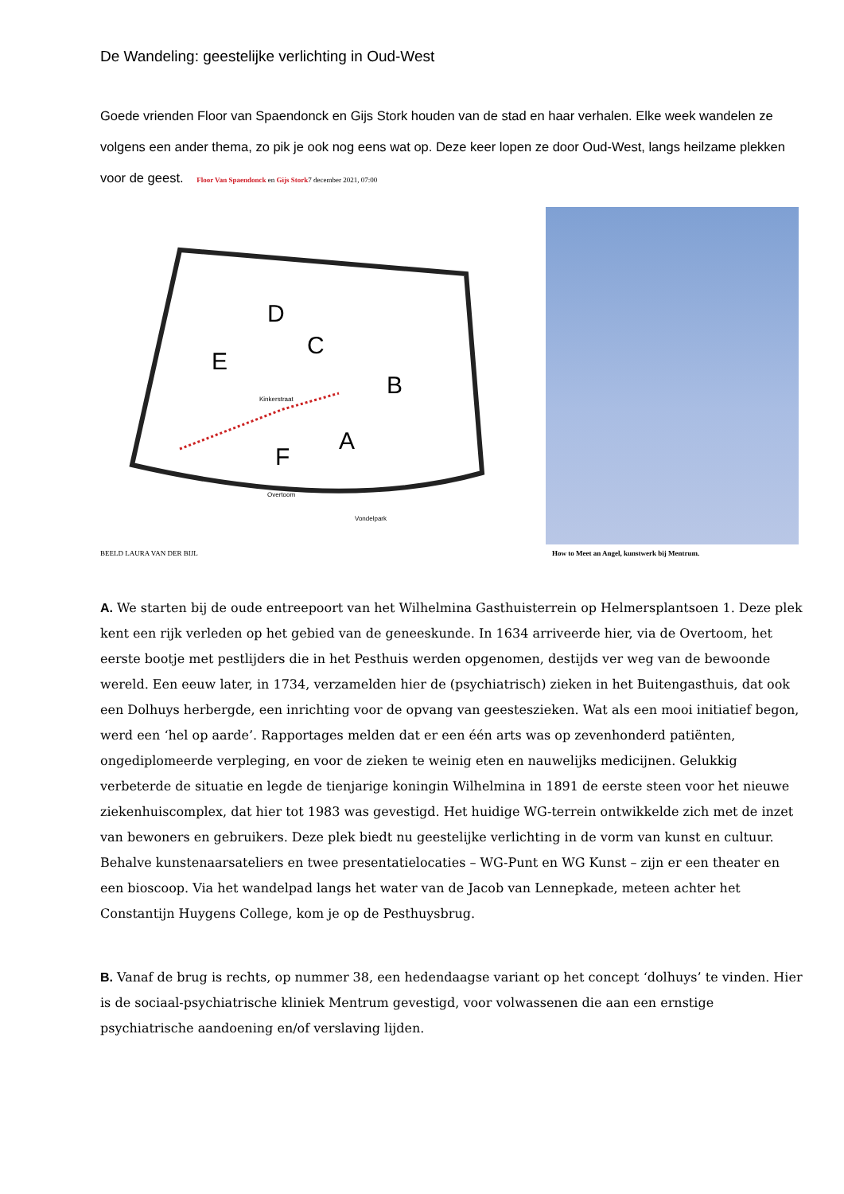De Wandeling: geestelijke verlichting in Oud-West
Goede vrienden Floor van Spaendonck en Gijs Stork houden van de stad en haar verhalen. Elke week wandelen ze volgens een ander thema, zo pik je ook nog eens wat op. Deze keer lopen ze door Oud-West, langs heilzame plekken voor de geest. Floor Van Spaendonck en Gijs Stork7 december 2021, 07:00
D
C
B
A
F
E
Kinkerstraat
Overtoom
Vondelpark
BEELD LAURA VAN DER BIJL How to Meet an Angel, kunstwerk bij Mentrum.
A. We starten bij de oude entreepoort van het Wilhelmina Gasthuisterrein op Helmersplantsoen 1. Deze plek kent een rijk verleden op het gebied van de geneeskunde. In 1634 arriveerde hier, via de Overtoom, het eerste bootje met pestlijders die in het Pesthuis werden opgenomen, destijds ver weg van de bewoonde wereld. Een eeuw later, in 1734, verzamelden hier de (psychiatrisch) zieken in het Buitengasthuis, dat ook een Dolhuys herbergde, een inrichting voor de opvang van geesteszieken. Wat als een mooi initiatief begon, werd een ‘hel op aarde’. Rapportages melden dat er een één arts was op zevenhonderd patiënten, ongediplomeerde verpleging, en voor de zieken te weinig eten en nauwelijks medicijnen. Gelukkig verbeterde de situatie en legde de tienjarige koningin Wilhelmina in 1891 de eerste steen voor het nieuwe ziekenhuiscomplex, dat hier tot 1983 was gevestigd. Het huidige WG-terrein ontwikkelde zich met de inzet van bewoners en gebruikers. Deze plek biedt nu geestelijke verlichting in de vorm van kunst en cultuur. Behalve kunstenaarsateliers en twee presentatielocaties – WG-Punt en WG Kunst – zijn er een theater en een bioscoop. Via het wandelpad langs het water van de Jacob van Lennepkade, meteen achter het Constantijn Huygens College, kom je op de Pesthuysbrug.
B. Vanaf de brug is rechts, op nummer 38, een hedendaagse variant op het concept ‘dolhuys’ te vinden. Hier is de sociaal-psychiatrische kliniek Mentrum gevestigd, voor volwassenen die aan een ernstige psychiatrische aandoening en/of verslaving lijden.